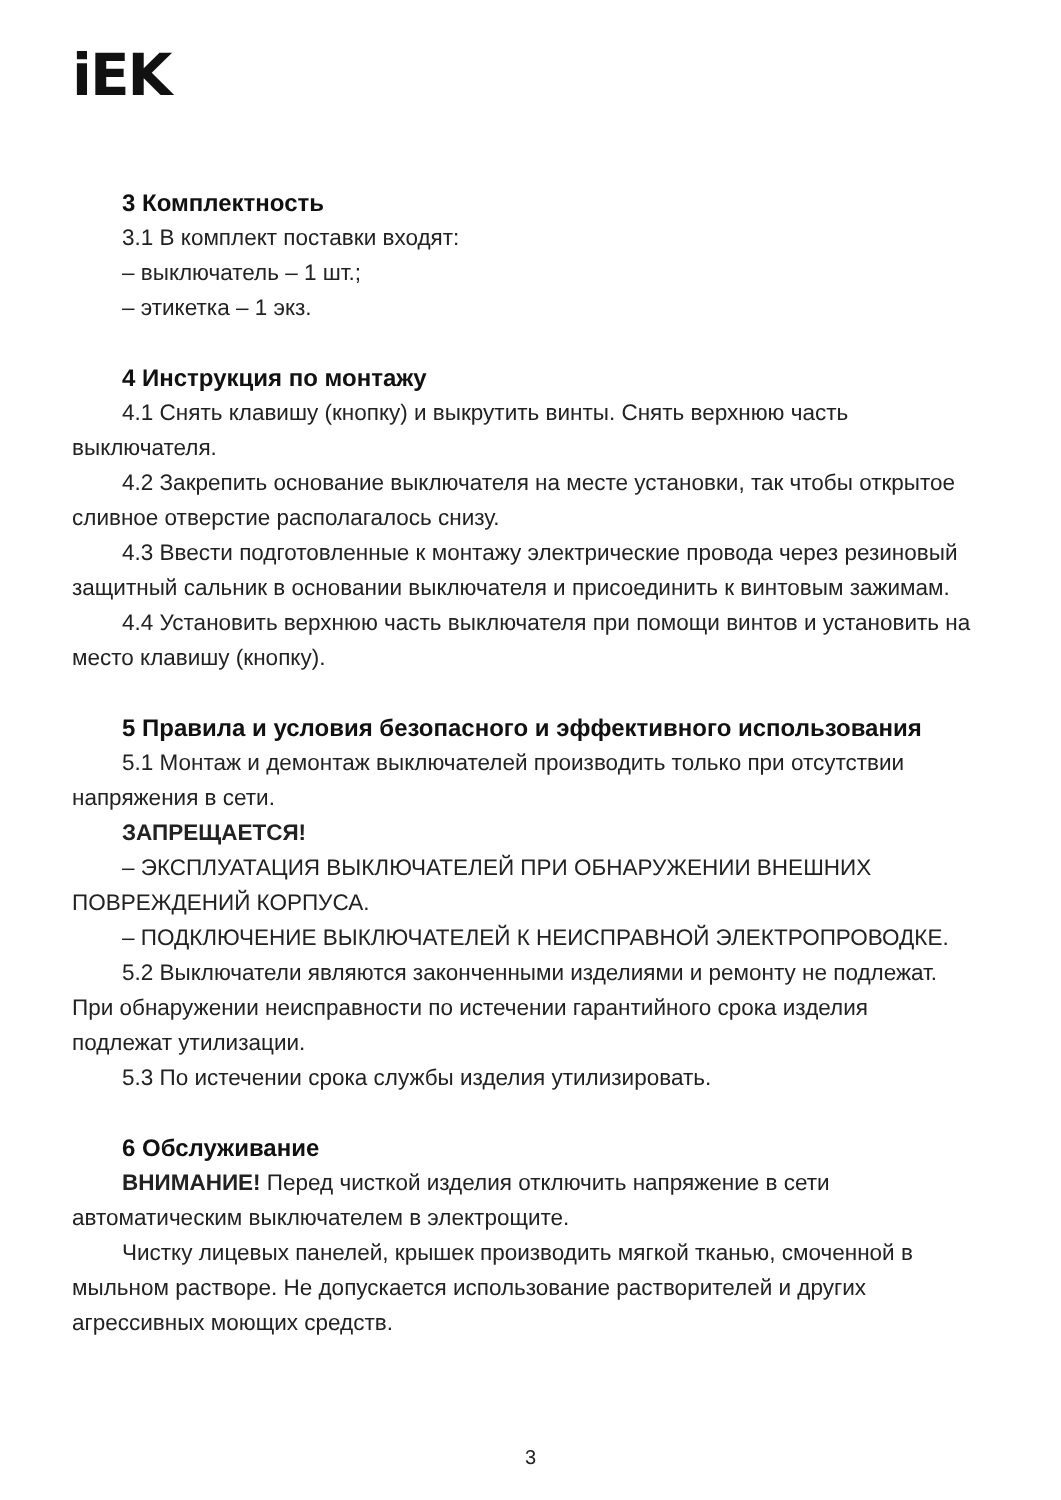iEK
3 Комплектность
3.1 В комплект поставки входят:
– выключатель – 1 шт.;
– этикетка – 1 экз.
4 Инструкция по монтажу
4.1 Снять клавишу (кнопку) и выкрутить винты. Снять верхнюю часть выключателя.
4.2 Закрепить основание выключателя на месте установки, так чтобы открытое сливное отверстие располагалось снизу.
4.3 Ввести подготовленные к монтажу электрические провода через резиновый защитный сальник в основании выключателя и присоединить к винтовым зажимам.
4.4 Установить верхнюю часть выключателя при помощи винтов и установить на место клавишу (кнопку).
5 Правила и условия безопасного и эффективного использования
5.1 Монтаж и демонтаж выключателей производить только при отсутствии напряжения в сети.
ЗАПРЕЩАЕТСЯ!
– ЭКСПЛУАТАЦИЯ ВЫКЛЮЧАТЕЛЕЙ ПРИ ОБНАРУЖЕНИИ ВНЕШНИХ ПОВРЕЖДЕНИЙ КОРПУСА.
– ПОДКЛЮЧЕНИЕ ВЫКЛЮЧАТЕЛЕЙ К НЕИСПРАВНОЙ ЭЛЕКТРОПРОВОДКЕ.
5.2 Выключатели являются законченными изделиями и ремонту не подлежат. При обнаружении неисправности по истечении гарантийного срока изделия подлежат утилизации.
5.3 По истечении срока службы изделия утилизировать.
6 Обслуживание
ВНИМАНИЕ! Перед чисткой изделия отключить напряжение в сети автоматическим выключателем в электрощите.
Чистку лицевых панелей, крышек производить мягкой тканью, смоченной в мыльном растворе. Не допускается использование растворителей и других агрессивных моющих средств.
3